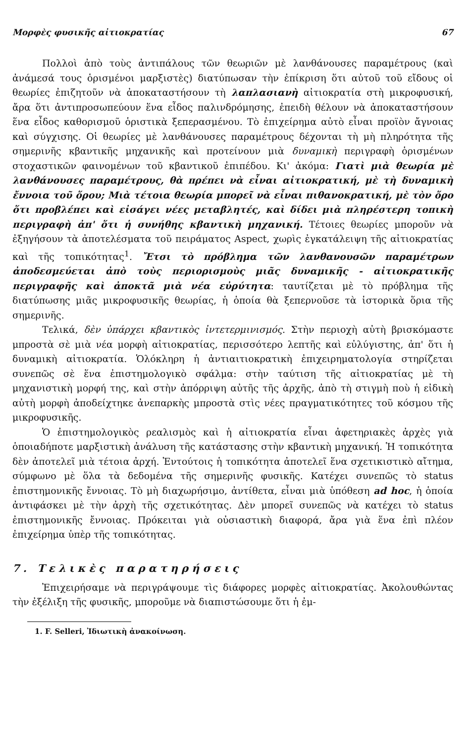Μορφὲς φυσικῆς αἰτιοκρατίας 67
Πολλοὶ ἀπὸ τοὺς ἀντιπάλους τῶν θεωριῶν μὲ λανθάνουσες παραμέτρους (καὶ ἀνάμεσά τους ὁρισμένοι μαρξιστὲς) διατύπωσαν τὴν ἐπίκριση ὅτι αὐτοῦ τοῦ εἴδους οἱ θεωρίες ἐπιζητοῦν νὰ ἀποκαταστήσουν τὴ λαπλασιανὴ αἰτιοκρατία στὴ μικροφυσική, ἄρα ὅτι ἀντιπροσωπεύουν ἕνα εἶδος παλινδρόμησης, ἐπειδὴ θέλουν νὰ ἀποκαταστήσουν ἕνα εἶδος καθορισμοῦ ὁριστικὰ ξεπερασμένου. Τὸ ἐπιχείρημα αὐτὸ εἶναι προϊὸν ἄγνοιας καὶ σύγχισης. Οἱ θεωρίες μὲ λανθάνουσες παραμέτρους δέχονται τὴ μὴ πληρότητα τῆς σημερινῆς κβαντικῆς μηχανικῆς καὶ προτείνουν μιὰ δυναμικὴ περιγραφὴ ὁρισμένων στοχαστικῶν φαινομένων τοῦ κβαντικοῦ ἐπιπέδου. Κι' ἀκόμα: Γιατὶ μιὰ θεωρία μὲ λανθάνουσες παραμέτρους, θὰ πρέπει νὰ εἶναι αἰτιοκρατική, μὲ τὴ δυναμικὴ ἔννοια τοῦ ὅρου; Μιὰ τέτοια θεωρία μπορεῖ νὰ εἶναι πιθανοκρατική, μὲ τὸν ὅρο ὅτι προβλέπει καὶ εἰσάγει νέες μεταβλητές, καὶ δίδει μιὰ πληρέστερη τοπικὴ περιγραφὴ ἀπ' ὅτι ἡ συνήθης κβαντικὴ μηχανική. Τέτοιες θεωρίες μποροῦν νὰ ἐξηγήσουν τὰ ἀποτελέσματα τοῦ πειράματος Aspect, χωρὶς ἐγκατάλειψη τῆς αἰτιοκρατίας καὶ τῆς τοπικότητας<sup>1</sup>. Ἔτσι τὸ πρόβλημα τῶν λανθανουσῶν παραμέτρων ἀποδεσμεύεται ἀπὸ τοὺς περιορισμοὺς μιᾶς δυναμικῆς - αἰτιοκρατικῆς περιγραφῆς καὶ ἀποκτᾶ μιὰ νέα εὐρύτητα: ταυτίζεται μὲ τὸ πρόβλημα τῆς διατύπωσης μιᾶς μικροφυσικῆς θεωρίας, ἡ ὁποία θὰ ξεπερνοῦσε τὰ ἱστορικὰ ὅρια τῆς σημερινῆς.
Τελικά, δὲν ὑπάρχει κβαντικὸς ἰντετερμινισμός. Στὴν περιοχὴ αὐτὴ βρισκόμαστε μπροστὰ σὲ μιὰ νέα μορφὴ αἰτιοκρατίας, περισσότερο λεπτῆς καὶ εὐλύγιστης, ἀπ' ὅτι ἡ δυναμικὴ αἰτιοκρατία. Ὁλόκληρη ἡ ἀντιαιτιοκρατικὴ ἐπιχειρηματολογία στηρίζεται συνεπῶς σὲ ἕνα ἐπιστημολογικὸ σφάλμα: στὴν ταύτιση τῆς αἰτιοκρατίας μὲ τὴ μηχανιστικὴ μορφή της, καὶ στὴν ἀπόρριψη αὐτῆς τῆς ἀρχῆς, ἀπὸ τὴ στιγμὴ ποὺ ἡ εἰδικὴ αὐτὴ μορφὴ ἀποδείχτηκε ἀνεπαρκὴς μπροστὰ στὶς νέες πραγματικότητες τοῦ κόσμου τῆς μικροφυσικῆς.
Ὁ ἐπιστημολογικὸς ρεαλισμὸς καὶ ἡ αἰτιοκρατία εἶναι ἀφετηριακὲς ἀρχὲς γιὰ ὁποιαδήποτε μαρξιστικὴ ἀνάλυση τῆς κατάστασης στὴν κβαντικὴ μηχανική. Ἡ τοπικότητα δὲν ἀποτελεῖ μιὰ τέτοια ἀρχή. Ἐντούτοις ἡ τοπικότητα ἀποτελεῖ ἕνα σχετικιστικὸ αἴτημα, σύμφωνο μὲ ὅλα τὰ δεδομένα τῆς σημερινῆς φυσικῆς. Κατέχει συνεπῶς τὸ status ἐπιστημονικῆς ἔννοιας. Τὸ μὴ διαχωρήσιμο, ἀντίθετα, εἶναι μιὰ ὑπόθεση ad hoc, ἡ ὁποία ἀντιφάσκει μὲ τὴν ἀρχὴ τῆς σχετικότητας. Δὲν μπορεῖ συνεπῶς νὰ κατέχει τὸ status ἐπιστημονικῆς ἔννοιας. Πρόκειται γιὰ οὐσιαστικὴ διαφορά, ἄρα γιὰ ἕνα ἐπὶ πλέον ἐπιχείρημα ὑπὲρ τῆς τοπικότητας.
7. Τελικὲς παρατηρήσεις
Ἐπιχειρήσαμε νὰ περιγράψουμε τὶς διάφορες μορφὲς αἰτιοκρατίας. Ἀκολουθώντας τὴν ἐξέλιξη τῆς φυσικῆς, μποροῦμε νὰ διαπιστώσουμε ὅτι ἡ ἐμ-
1. F. Selleri, Ἰδιωτικὴ ἀνακοίνωση.